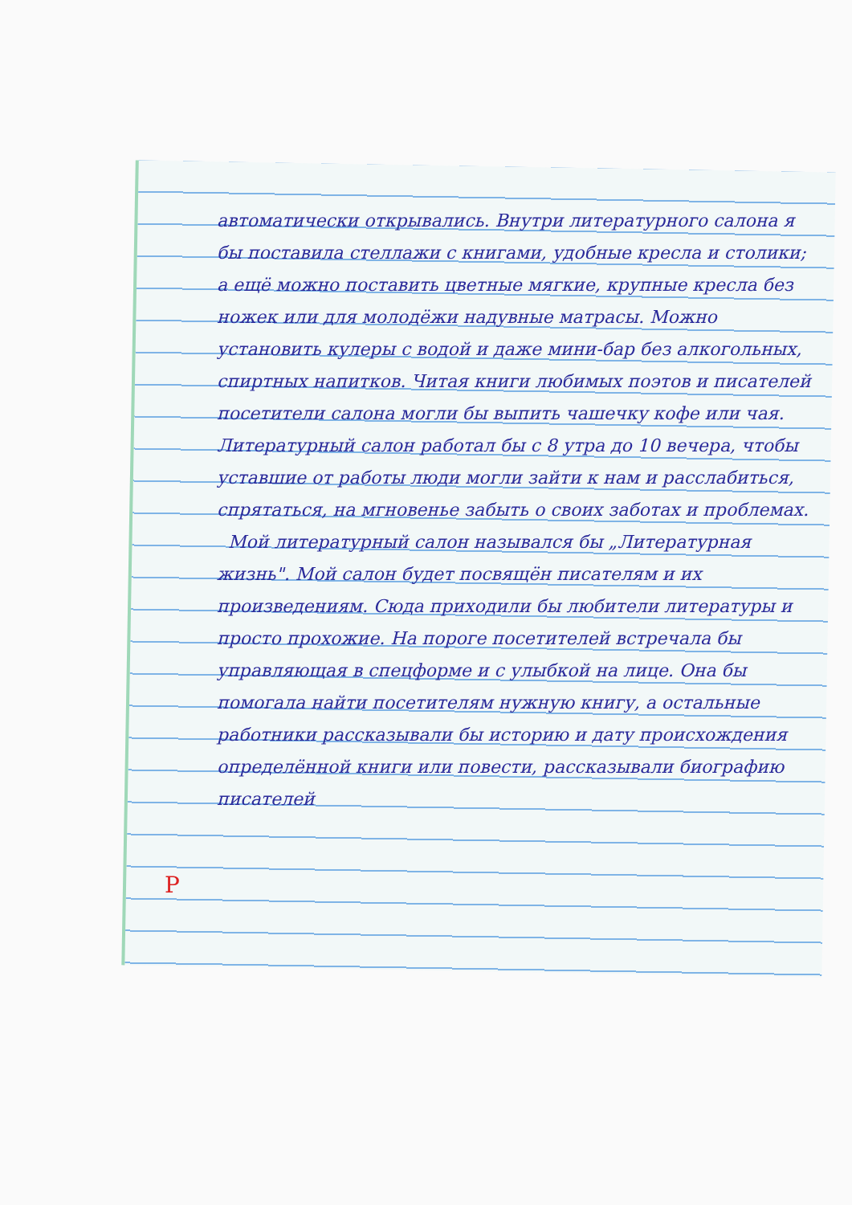автоматически открывались. Внутри литературного салона я бы поставила стеллажи с книгами, удобные кресла и столики; а ещё можно поставить цветные мягкие, крупные кресла без ножек или для молодёжи надувные матрасы. Можно установить кулеры с водой и даже мини-бар без алкогольных, спиртных напитков. Читая книги любимых поэтов и писателей посетители салона могли бы выпить чашечку кофе или чая. Литературный салон работал бы с 8 утра до 10 вечера, чтобы уставшие от работы люди могли зайти к нам и расслабиться, спрятаться, на мгновенье забыть о своих заботах и проблемах.
Мой литературный салон назывался бы „Литературная жизнь". Мой салон будет посвящён писателям и их произведениям. Сюда приходили бы любители литературы и просто прохожие. На пороге посетителей встречала бы управляющая в спецформе и с улыбкой на лице. Она бы помогала найти посетителям нужную книгу, а остальные работники рассказывали бы историю и дату происхождения определённой книги или повести, рассказывали биографию писателей
Р